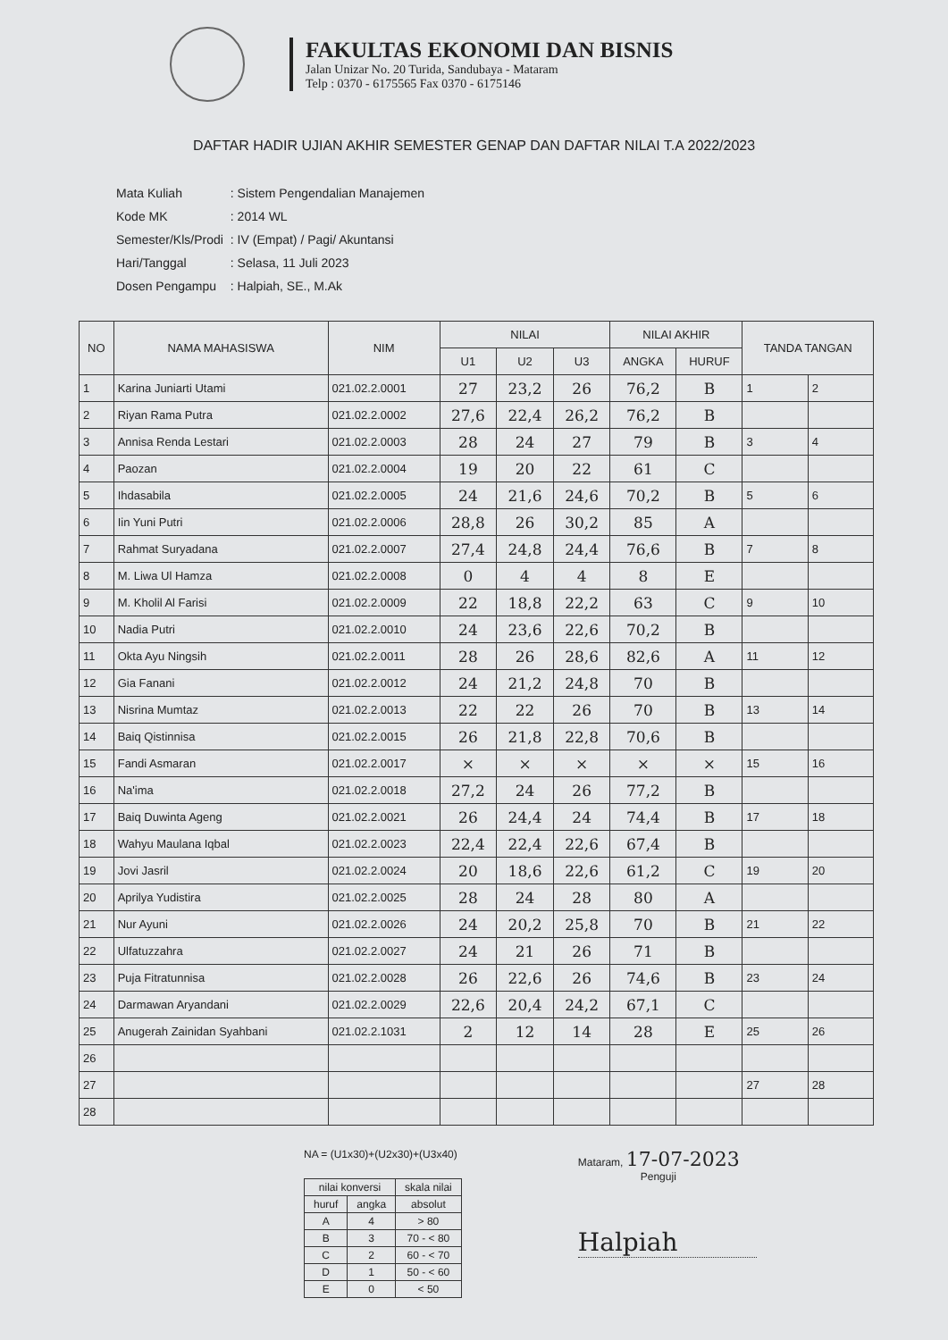FAKULTAS EKONOMI DAN BISNIS
Jalan Unizar No. 20 Turida, Sandubaya - Mataram
Telp : 0370 - 6175565 Fax 0370 - 6175146
DAFTAR HADIR UJIAN AKHIR SEMESTER GENAP DAN DAFTAR NILAI T.A 2022/2023
| Mata Kuliah | : Sistem Pengendalian Manajemen |
| Kode MK | : 2014 WL |
| Semester/Kls/Prodi | : IV (Empat) / Pagi/ Akuntansi |
| Hari/Tanggal | : Selasa, 11 Juli 2023 |
| Dosen Pengampu | : Halpiah, SE., M.Ak |
| NO | NAMA MAHASISWA | NIM | NILAI | | | NILAI AKHIR | | TANDA TANGAN | |
| --- | --- | --- | --- | --- | --- | --- | --- | --- | --- |
| | | | U1 | U2 | U3 | ANGKA | HURUF | | |
| 1 | Karina Juniarti Utami | 021.02.2.0001 | 27 | 23,2 | 26 | 76,2 | B | 1 | 2 |
| 2 | Riyan Rama Putra | 021.02.2.0002 | 27,6 | 22,4 | 26,2 | 76,2 | B | | |
| 3 | Annisa Renda Lestari | 021.02.2.0003 | 28 | 24 | 27 | 79 | B | 3 | 4 |
| 4 | Paozan | 021.02.2.0004 | 19 | 20 | 22 | 61 | C | | |
| 5 | Ihdasabila | 021.02.2.0005 | 24 | 21,6 | 24,6 | 70,2 | B | 5 | 6 |
| 6 | Iin Yuni Putri | 021.02.2.0006 | 28,8 | 26 | 30,2 | 85 | A | | |
| 7 | Rahmat Suryadana | 021.02.2.0007 | 27,4 | 24,8 | 24,4 | 76,6 | B | 7 | 8 |
| 8 | M. Liwa Ul Hamza | 021.02.2.0008 | 0 | 4 | 4 | 8 | E | | |
| 9 | M. Kholil Al Farisi | 021.02.2.0009 | 22 | 18,8 | 22,2 | 63 | C | 9 | 10 |
| 10 | Nadia Putri | 021.02.2.0010 | 24 | 23,6 | 22,6 | 70,2 | B | | |
| 11 | Okta Ayu Ningsih | 021.02.2.0011 | 28 | 26 | 28,6 | 82,6 | A | 11 | 12 |
| 12 | Gia Fanani | 021.02.2.0012 | 24 | 21,2 | 24,8 | 70 | B | | |
| 13 | Nisrina Mumtaz | 021.02.2.0013 | 22 | 22 | 26 | 70 | B | 13 | 14 |
| 14 | Baiq Qistinnisa | 021.02.2.0015 | 26 | 21,8 | 22,8 | 70,6 | B | | |
| 15 | Fandi Asmaran | 021.02.2.0017 | × | × | × | × | × | 15 | 16 |
| 16 | Na'ima | 021.02.2.0018 | 27,2 | 24 | 26 | 77,2 | B | | |
| 17 | Baiq Duwinta Ageng | 021.02.2.0021 | 26 | 24,4 | 24 | 74,4 | B | 17 | 18 |
| 18 | Wahyu Maulana Iqbal | 021.02.2.0023 | 22,4 | 22,4 | 22,6 | 67,4 | B | | |
| 19 | Jovi Jasril | 021.02.2.0024 | 20 | 18,6 | 22,6 | 61,2 | C | 19 | 20 |
| 20 | Aprilya Yudistira | 021.02.2.0025 | 28 | 24 | 28 | 80 | A | | |
| 21 | Nur Ayuni | 021.02.2.0026 | 24 | 20,2 | 25,8 | 70 | B | 21 | 22 |
| 22 | Ulfatuzzahra | 021.02.2.0027 | 24 | 21 | 26 | 71 | B | | |
| 23 | Puja Fitratunnisa | 021.02.2.0028 | 26 | 22,6 | 26 | 74,6 | B | 23 | 24 |
| 24 | Darmawan Aryandani | 021.02.2.0029 | 22,6 | 20,4 | 24,2 | 67,1 | C | | |
| 25 | Anugerah Zainidan Syahbani | 021.02.2.1031 | 2 | 12 | 14 | 28 | E | 25 | 26 |
| 26 | | | | | | | | | |
| 27 | | | | | | | | 27 | 28 |
| 28 | | | | | | | | | |
NA = (U1x30)+(U2x30)+(U3x40)
| nilai konversi | | skala nilai |
| huruf | angka | absolut |
| A | 4 | > 80 |
| B | 3 | 70 - < 80 |
| C | 2 | 60 - < 70 |
| D | 1 | 50 - < 60 |
| E | 0 | < 50 |
Mataram, 17-07-2023
Penguji
Halpiah